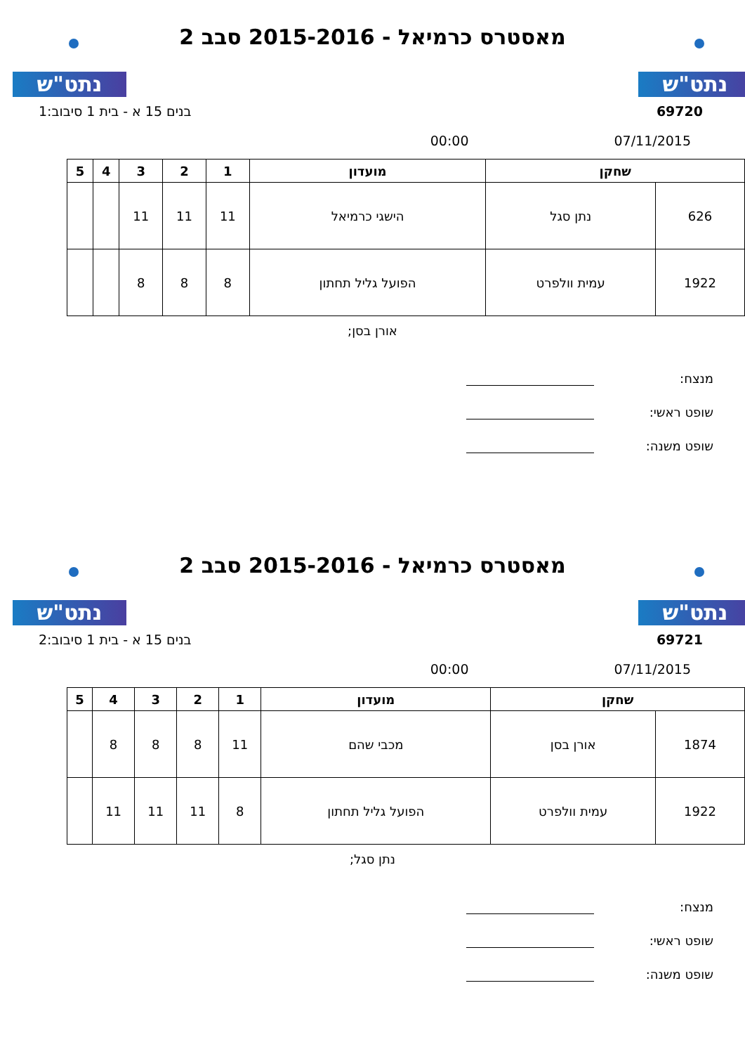נתט"ש נתט"ש
מאסטרס כרמיאל - 2015-2016 סבב 2
69720 בנים 15 א - בית 1 סיבוב:1
07/11/2015 00:00
| שחקן | | מועדון | 1 | 2 | 3 | 4 | 5 |
| --- | --- | --- | --- | --- | --- | --- | --- |
| 626 | נתן סגל | הישגי כרמיאל | 11 | 11 | 11 | | |
| 1922 | עמית וולפרט | הפועל גליל תחתון | 8 | 8 | 8 | | |
אורן בסן;
מנצח:
שופט ראשי:
שופט משנה:
נתט"ש נתט"ש
מאסטרס כרמיאל - 2015-2016 סבב 2
69721 בנים 15 א - בית 1 סיבוב:2
07/11/2015 00:00
| שחקן | | מועדון | 1 | 2 | 3 | 4 | 5 |
| --- | --- | --- | --- | --- | --- | --- | --- |
| 1874 | אורן בסן | מכבי שהם | 11 | 8 | 8 | 8 | |
| 1922 | עמית וולפרט | הפועל גליל תחתון | 8 | 11 | 11 | 11 | |
נתן סגל;
מנצח:
שופט ראשי:
שופט משנה: